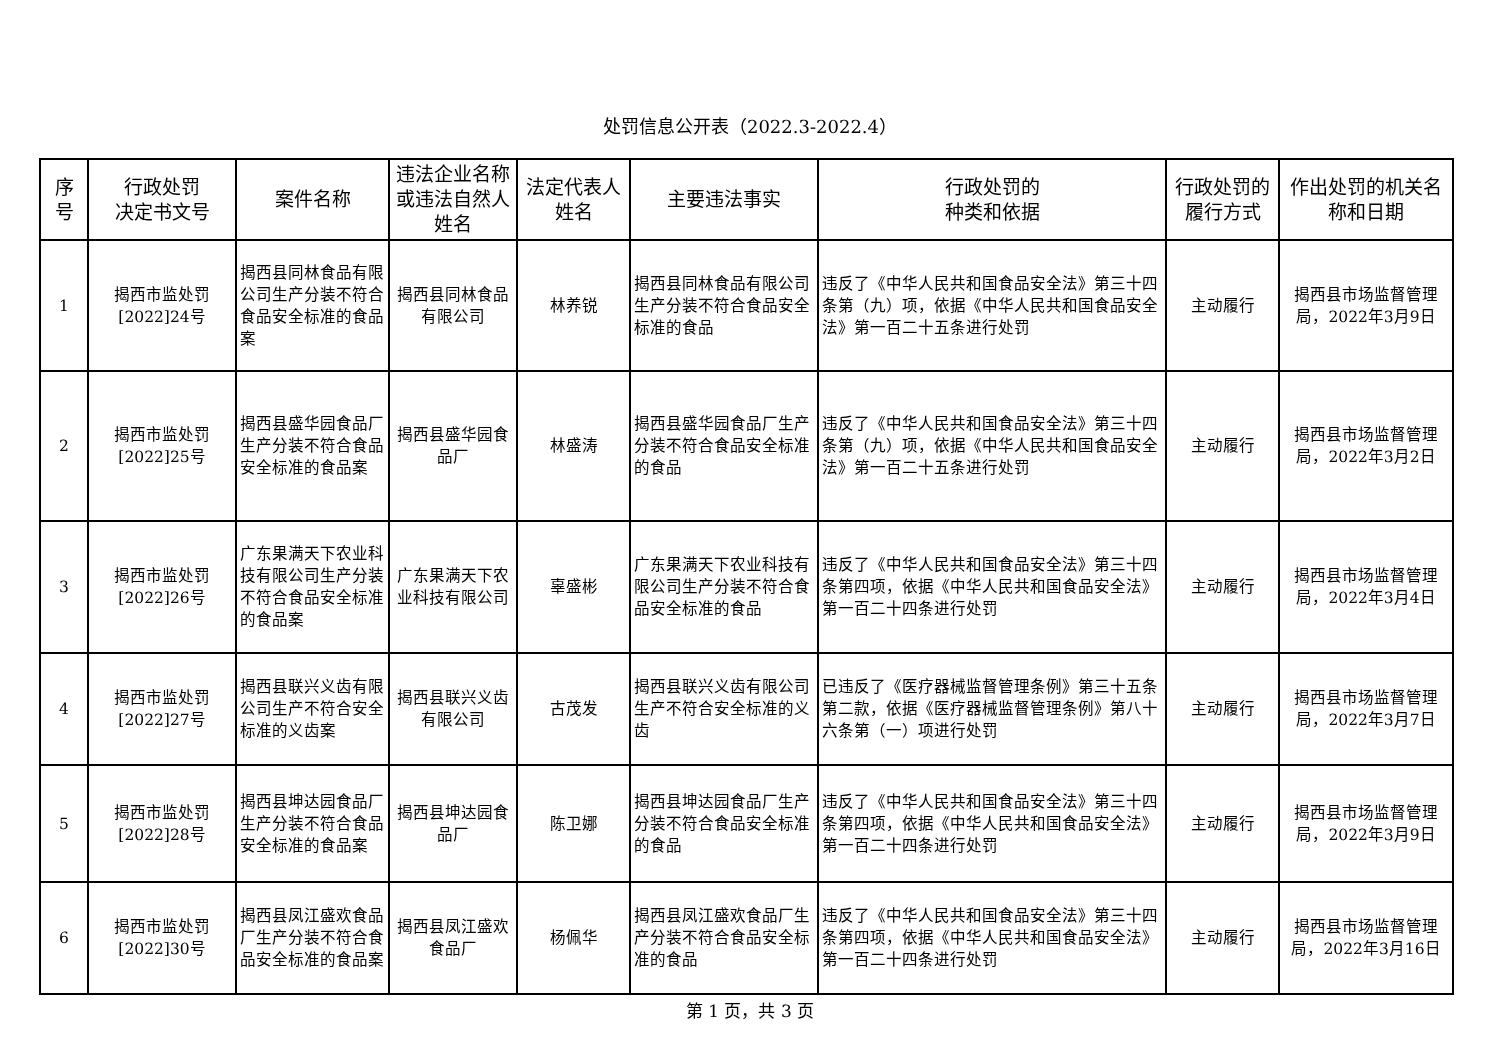处罚信息公开表（2022.3-2022.4）
| 序 号 | 行政处罚 决定书文号 | 案件名称 | 违法企业名称或违法自然人姓名 | 法定代表人姓名 | 主要违法事实 | 行政处罚的 种类和依据 | 行政处罚的履行方式 | 作出处罚的机关名称和日期 |
| --- | --- | --- | --- | --- | --- | --- | --- | --- |
| 1 | 揭西市监处罚[2022]24号 | 揭西县同林食品有限公司生产分装不符合食品安全标准的食品案 | 揭西县同林食品有限公司 | 林养锐 | 揭西县同林食品有限公司生产分装不符合食品安全标准的食品 | 违反了《中华人民共和国食品安全法》第三十四条第（九）项，依据《中华人民共和国食品安全法》第一百二十五条进行处罚 | 主动履行 | 揭西县市场监督管理局，2022年3月9日 |
| 2 | 揭西市监处罚[2022]25号 | 揭西县盛华园食品厂生产分装不符合食品安全标准的食品案 | 揭西县盛华园食品厂 | 林盛涛 | 揭西县盛华园食品厂生产分装不符合食品安全标准的食品 | 违反了《中华人民共和国食品安全法》第三十四条第（九）项，依据《中华人民共和国食品安全法》第一百二十五条进行处罚 | 主动履行 | 揭西县市场监督管理局，2022年3月2日 |
| 3 | 揭西市监处罚[2022]26号 | 广东果满天下农业科技有限公司生产分装不符合食品安全标准的食品案 | 广东果满天下农业科技有限公司 | 辜盛彬 | 广东果满天下农业科技有限公司生产分装不符合食品安全标准的食品 | 违反了《中华人民共和国食品安全法》第三十四条第四项，依据《中华人民共和国食品安全法》第一百二十四条进行处罚 | 主动履行 | 揭西县市场监督管理局，2022年3月4日 |
| 4 | 揭西市监处罚[2022]27号 | 揭西县联兴义齿有限公司生产不符合安全标准的义齿案 | 揭西县联兴义齿有限公司 | 古茂发 | 揭西县联兴义齿有限公司生产不符合安全标准的义齿 | 已违反了《医疗器械监督管理条例》第三十五条第二款，依据《医疗器械监督管理条例》第八十六条第（一）项进行处罚 | 主动履行 | 揭西县市场监督管理局，2022年3月7日 |
| 5 | 揭西市监处罚[2022]28号 | 揭西县坤达园食品厂生产分装不符合食品安全标准的食品案 | 揭西县坤达园食品厂 | 陈卫娜 | 揭西县坤达园食品厂生产分装不符合食品安全标准的食品 | 违反了《中华人民共和国食品安全法》第三十四条第四项，依据《中华人民共和国食品安全法》第一百二十四条进行处罚 | 主动履行 | 揭西县市场监督管理局，2022年3月9日 |
| 6 | 揭西市监处罚[2022]30号 | 揭西县凤江盛欢食品厂生产分装不符合食品安全标准的食品案 | 揭西县凤江盛欢食品厂 | 杨佩华 | 揭西县凤江盛欢食品厂生产分装不符合食品安全标准的食品 | 违反了《中华人民共和国食品安全法》第三十四条第四项，依据《中华人民共和国食品安全法》第一百二十四条进行处罚 | 主动履行 | 揭西县市场监督管理局，2022年3月16日 |
第 1 页，共 3 页